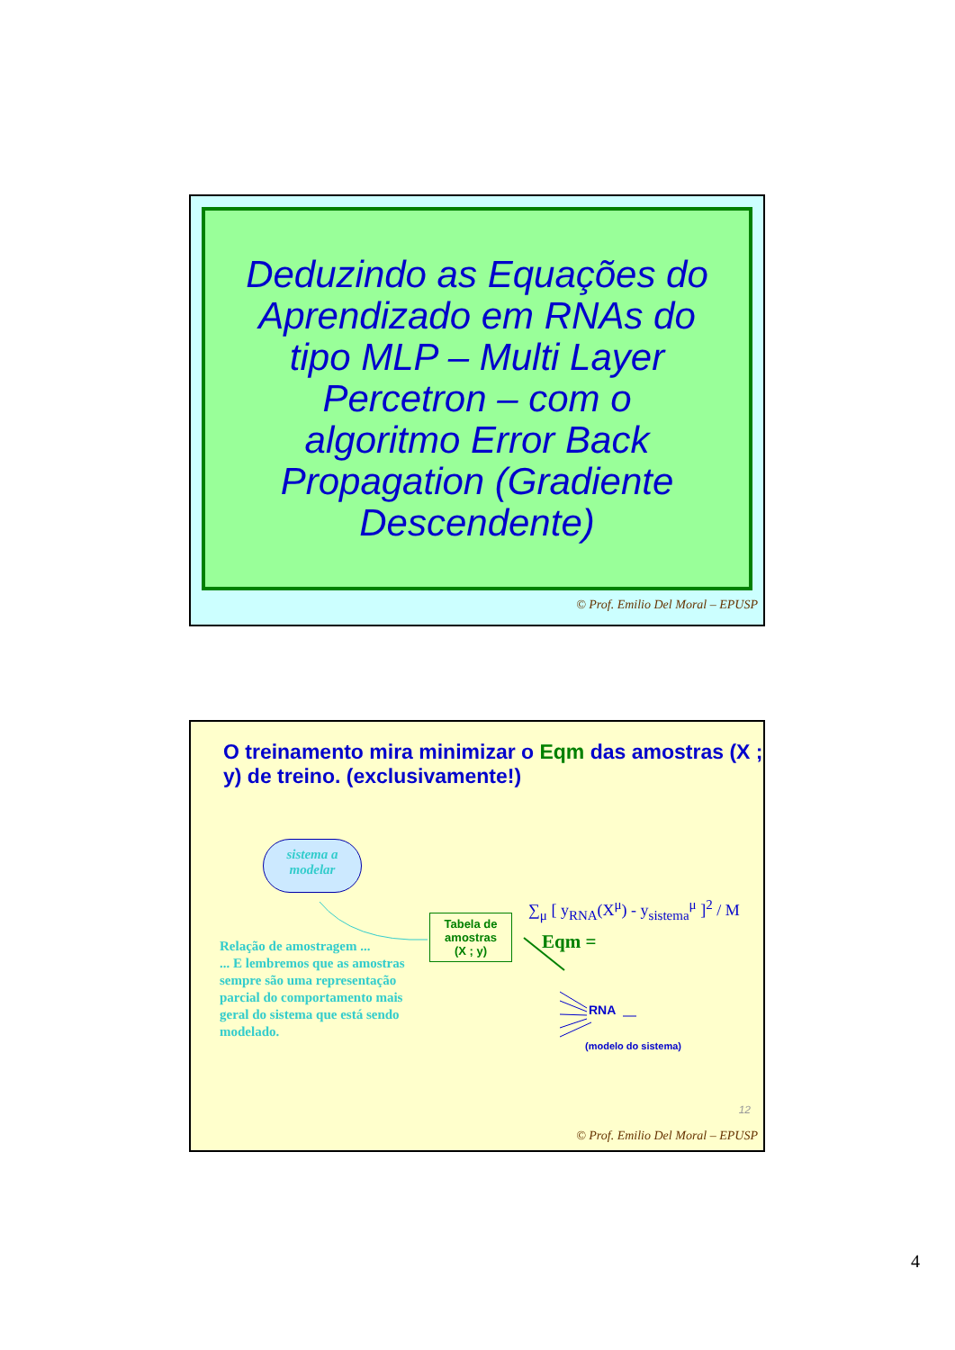Deduzindo as Equações do Aprendizado em RNAs do tipo MLP – Multi Layer Percetron – com o algoritmo Error Back Propagation (Gradiente Descendente)
© Prof. Emilio Del Moral – EPUSP
O treinamento mira minimizar o Eqm das amostras (X ; y) de treino. (exclusivamente!)
sistema a
modelar
Relação de amostragem ...
... E lembremos que as amostras sempre são uma representação parcial do comportamento mais geral do sistema que está sendo modelado.
Tabela de
amostras
(X ; y)
∑<sub>μ</sub> [ y<sub>RNA</sub>(X<sup>μ</sup>) - y<sub>sistema</sub><sup>μ</sup> ]<sup>2</sup> / M
Eqm =
RNA
(modelo do sistema)
12
© Prof. Emilio Del Moral – EPUSP
4